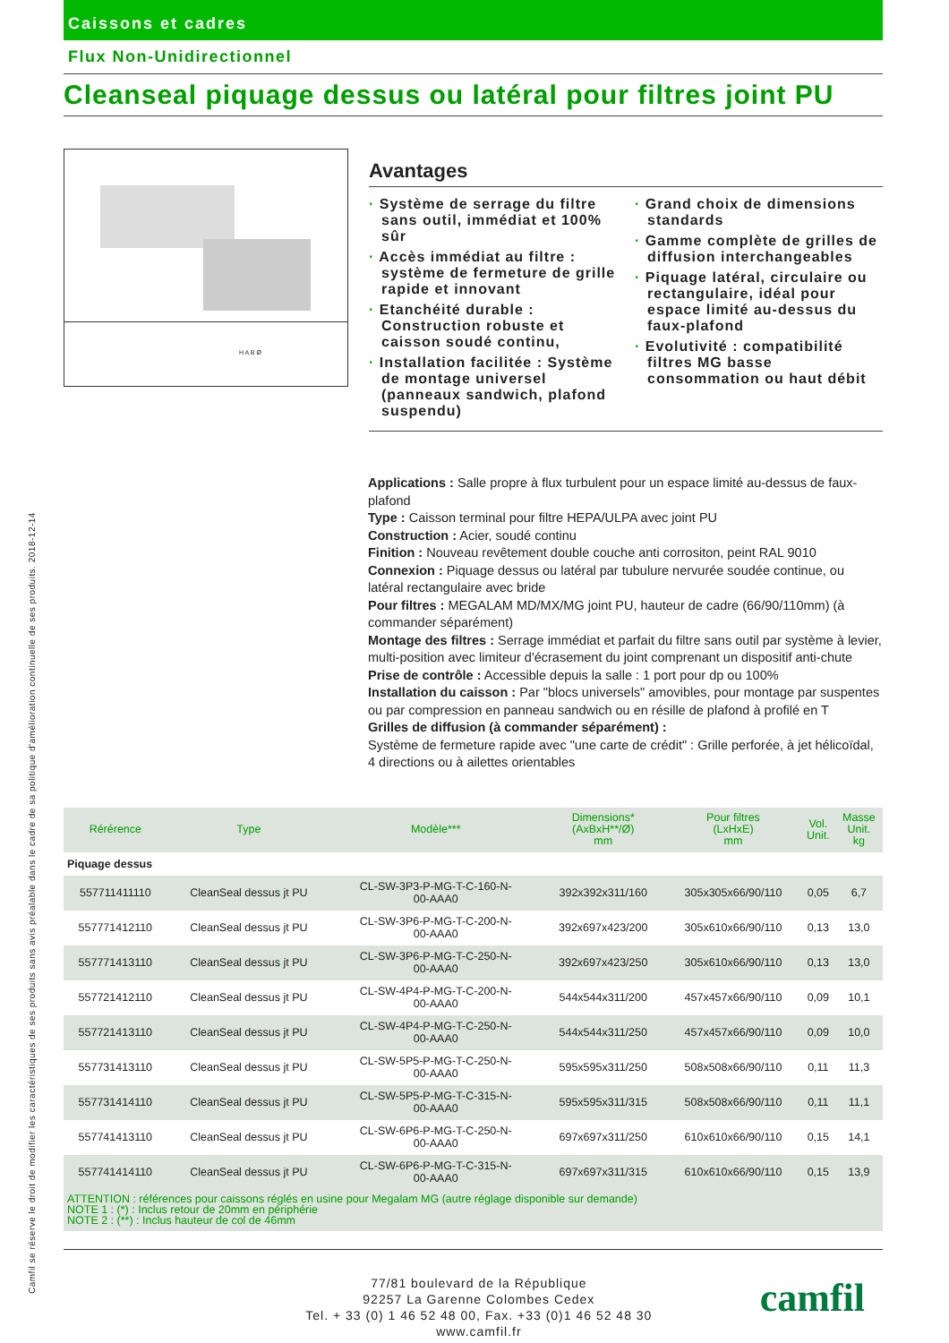Caissons et cadres
Flux Non-Unidirectionnel
Cleanseal piquage dessus ou latéral pour filtres joint PU
H A B Ø
Avantages
· Système de serrage du filtre sans outil, immédiat et 100% sûr
· Accès immédiat au filtre : système de fermeture de grille rapide et innovant
· Etanchéité durable : Construction robuste et caisson soudé continu,
· Installation facilitée : Système de montage universel (panneaux sandwich, plafond suspendu)
· Grand choix de dimensions standards
· Gamme complète de grilles de diffusion interchangeables
· Piquage latéral, circulaire ou rectangulaire, idéal pour espace limité au-dessus du faux-plafond
· Evolutivité : compatibilité filtres MG basse consommation ou haut débit
Applications : Salle propre à flux turbulent pour un espace limité au-dessus de faux-plafond
Type : Caisson terminal pour filtre HEPA/ULPA avec joint PU
Construction : Acier, soudé continu
Finition : Nouveau revêtement double couche anti corrositon, peint RAL 9010
Connexion : Piquage dessus ou latéral par tubulure nervurée soudée continue, ou latéral rectangulaire avec bride
Pour filtres : MEGALAM MD/MX/MG joint PU, hauteur de cadre (66/90/110mm) (à commander séparément)
Montage des filtres : Serrage immédiat et parfait du filtre sans outil par système à levier, multi-position avec limiteur d'écrasement du joint comprenant un dispositif anti-chute
Prise de contrôle : Accessible depuis la salle : 1 port pour dp ou 100%
Installation du caisson : Par "blocs universels" amovibles, pour montage par suspentes ou par compression en panneau sandwich ou en résille de plafond à profilé en T
Grilles de diffusion (à commander séparément) :
Système de fermeture rapide avec "une carte de crédit" : Grille perforée, à jet hélicoïdal, 4 directions ou à ailettes orientables
| Rérérence | Type | Modèle*** | Dimensions* (AxBxH**/Ø) mm | Pour filtres (LxHxE) mm | Vol. Unit. | Masse Unit. kg |
| --- | --- | --- | --- | --- | --- | --- |
| Piquage dessus | | | | | | |
| 557711411110 | CleanSeal dessus jt PU | CL-SW-3P3-P-MG-T-C-160-N- 00-AAA0 | 392x392x311/160 | 305x305x66/90/110 | 0,05 | 6,7 |
| 557771412110 | CleanSeal dessus jt PU | CL-SW-3P6-P-MG-T-C-200-N- 00-AAA0 | 392x697x423/200 | 305x610x66/90/110 | 0,13 | 13,0 |
| 557771413110 | CleanSeal dessus jt PU | CL-SW-3P6-P-MG-T-C-250-N- 00-AAA0 | 392x697x423/250 | 305x610x66/90/110 | 0,13 | 13,0 |
| 557721412110 | CleanSeal dessus jt PU | CL-SW-4P4-P-MG-T-C-200-N- 00-AAA0 | 544x544x311/200 | 457x457x66/90/110 | 0,09 | 10,1 |
| 557721413110 | CleanSeal dessus jt PU | CL-SW-4P4-P-MG-T-C-250-N- 00-AAA0 | 544x544x311/250 | 457x457x66/90/110 | 0,09 | 10,0 |
| 557731413110 | CleanSeal dessus jt PU | CL-SW-5P5-P-MG-T-C-250-N- 00-AAA0 | 595x595x311/250 | 508x508x66/90/110 | 0,11 | 11,3 |
| 557731414110 | CleanSeal dessus jt PU | CL-SW-5P5-P-MG-T-C-315-N- 00-AAA0 | 595x595x311/315 | 508x508x66/90/110 | 0,11 | 11,1 |
| 557741413110 | CleanSeal dessus jt PU | CL-SW-6P6-P-MG-T-C-250-N- 00-AAA0 | 697x697x311/250 | 610x610x66/90/110 | 0,15 | 14,1 |
| 557741414110 | CleanSeal dessus jt PU | CL-SW-6P6-P-MG-T-C-315-N- 00-AAA0 | 697x697x311/315 | 610x610x66/90/110 | 0,15 | 13,9 |
| ATTENTION : références pour caissons réglés en usine pour Megalam MG (autre réglage disponible sur demande) NOTE 1 : (*) : Inclus retour de 20mm en périphérie NOTE 2 : (**) : Inclus hauteur de col de 46mm | | | | | | |
77/81 boulevard de la République
92257 La Garenne Colombes Cedex
Tel. + 33 (0) 1 46 52 48 00, Fax. +33 (0)1 46 52 48 30
www.camfil.fr
camfil
Camfil se réserve le droit de modifier les caractéristiques de ses produits sans avis préalable dans le cadre de sa politique d'amélioration continuelle de ses produits. 2018-12-14